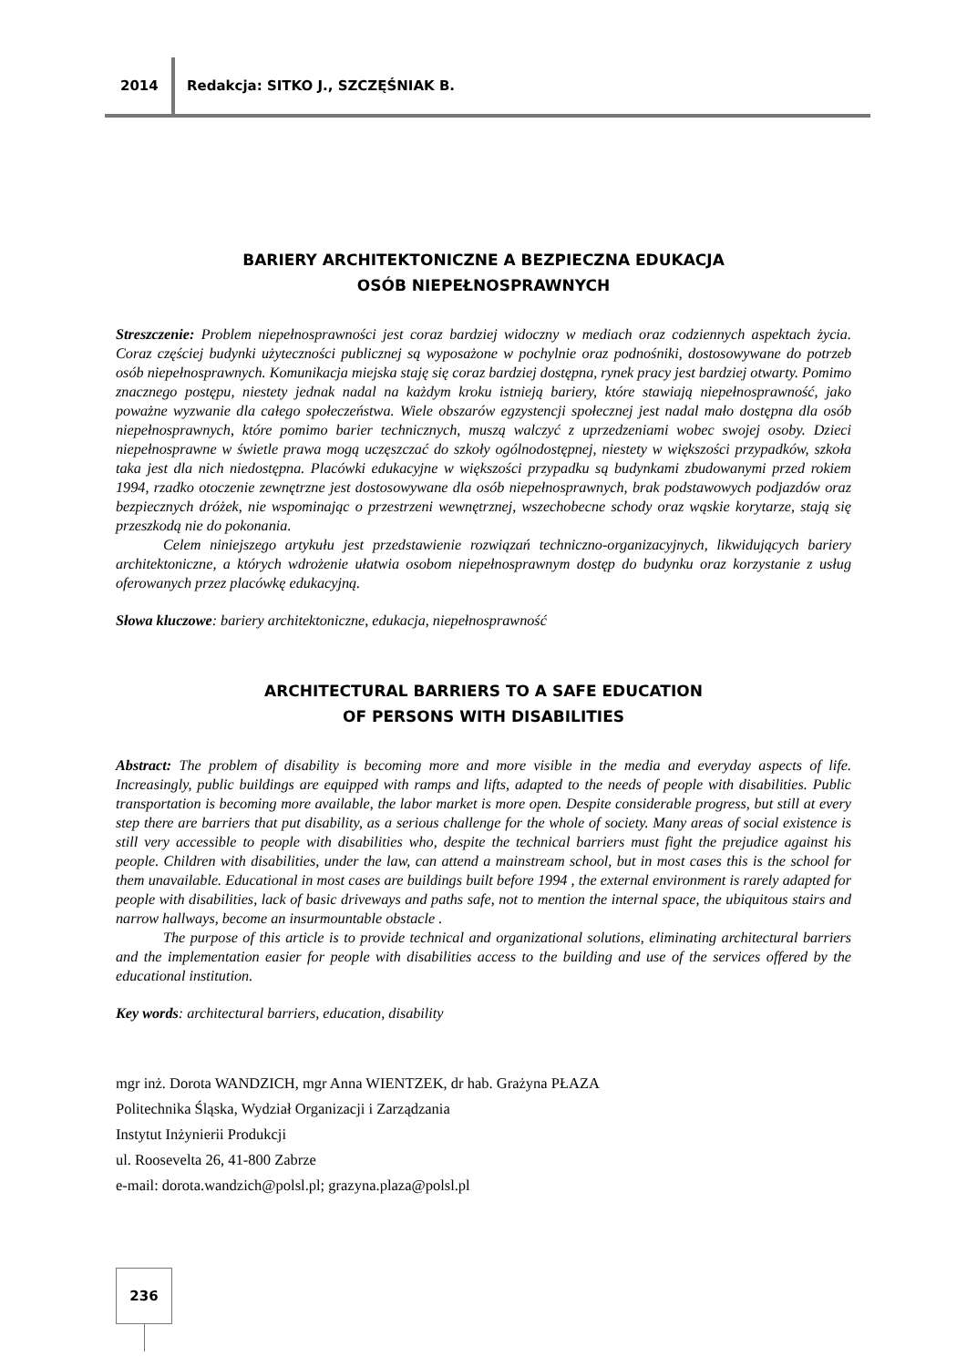2014 Redakcja: SITKO J., SZCZĘŚNIAK B.
BARIERY ARCHITEKTONICZNE A BEZPIECZNA EDUKACJA
OSÓB NIEPEŁNOSPRAWNYCH
Streszczenie: Problem niepełnosprawności jest coraz bardziej widoczny w mediach oraz codziennych aspektach życia. Coraz częściej budynki użyteczności publicznej są wyposażone w pochylnie oraz podnośniki, dostosowywane do potrzeb osób niepełnosprawnych. Komunikacja miejska staję się coraz bardziej dostępna, rynek pracy jest bardziej otwarty. Pomimo znacznego postępu, niestety jednak nadal na każdym kroku istnieją bariery, które stawiają niepełnosprawność, jako poważne wyzwanie dla całego społeczeństwa. Wiele obszarów egzystencji społecznej jest nadal mało dostępna dla osób niepełnosprawnych, które pomimo barier technicznych, muszą walczyć z uprzedzeniami wobec swojej osoby. Dzieci niepełnosprawne w świetle prawa mogą uczęszczać do szkoły ogólnodostępnej, niestety w większości przypadków, szkoła taka jest dla nich niedostępna. Placówki edukacyjne w większości przypadku są budynkami zbudowanymi przed rokiem 1994, rzadko otoczenie zewnętrzne jest dostosowywane dla osób niepełnosprawnych, brak podstawowych podjazdów oraz bezpiecznych dróżek, nie wspominając o przestrzeni wewnętrznej, wszechobecne schody oraz wąskie korytarze, stają się przeszkodą nie do pokonania.
Celem niniejszego artykułu jest przedstawienie rozwiązań techniczno-organizacyjnych, likwidujących bariery architektoniczne, a których wdrożenie ułatwia osobom niepełnosprawnym dostęp do budynku oraz korzystanie z usług oferowanych przez placówkę edukacyjną.
Słowa kluczowe: bariery architektoniczne, edukacja, niepełnosprawność
ARCHITECTURAL BARRIERS TO A SAFE EDUCATION
OF PERSONS WITH DISABILITIES
Abstract: The problem of disability is becoming more and more visible in the media and everyday aspects of life. Increasingly, public buildings are equipped with ramps and lifts, adapted to the needs of people with disabilities. Public transportation is becoming more available, the labor market is more open. Despite considerable progress, but still at every step there are barriers that put disability, as a serious challenge for the whole of society. Many areas of social existence is still very accessible to people with disabilities who, despite the technical barriers must fight the prejudice against his people. Children with disabilities, under the law, can attend a mainstream school, but in most cases this is the school for them unavailable. Educational in most cases are buildings built before 1994 , the external environment is rarely adapted for people with disabilities, lack of basic driveways and paths safe, not to mention the internal space, the ubiquitous stairs and narrow hallways, become an insurmountable obstacle .
The purpose of this article is to provide technical and organizational solutions, eliminating architectural barriers and the implementation easier for people with disabilities access to the building and use of the services offered by the educational institution.
Key words: architectural barriers, education, disability
mgr inż. Dorota WANDZICH, mgr Anna WIENTZEK, dr hab. Grażyna PŁAZA
Politechnika Śląska, Wydział Organizacji i Zarządzania
Instytut Inżynierii Produkcji
ul. Roosevelta 26, 41-800 Zabrze
e-mail: dorota.wandzich@polsl.pl; grazyna.plaza@polsl.pl
236